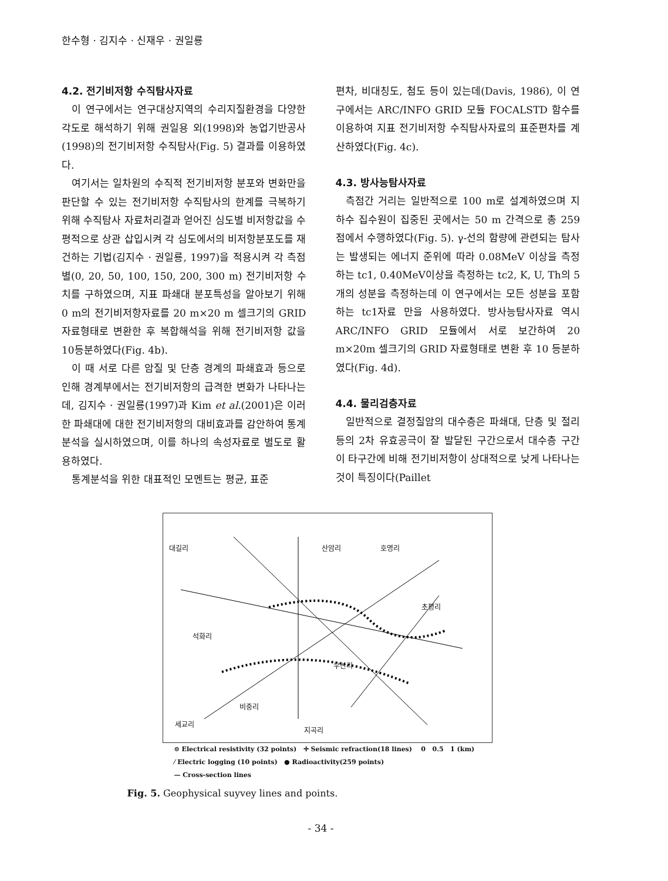한수형 · 김지수 · 신재우 · 권일룡
4.2. 전기비저항 수직탐사자료
이 연구에서는 연구대상지역의 수리지질환경을 다양한 각도로 해석하기 위해 권일용 외(1998)와 농업기반공사(1998)의 전기비저항 수직탐사(Fig. 5) 결과를 이용하였다.
여기서는 일차원의 수직적 전기비저항 분포와 변화만을 판단할 수 있는 전기비저항 수직탐사의 한계를 극복하기 위해 수직탐사 자료처리결과 얻어진 심도별 비저항값을 수평적으로 상관 삽입시켜 각 심도에서의 비저항분포도를 재건하는 기법(김지수 · 권일룡, 1997)을 적용시켜 각 측점별(0, 20, 50, 100, 150, 200, 300 m) 전기비저항 수치를 구하였으며, 지표 파쇄대 분포특성을 알아보기 위해 0 m의 전기비저항자료를 20 m×20 m 셀크기의 GRID 자료형태로 변환한 후 복합해석을 위해 전기비저항 값을 10등분하였다(Fig. 4b).
이 때 서로 다른 암질 및 단층 경계의 파쇄효과 등으로 인해 경계부에서는 전기비저항의 급격한 변화가 나타나는데, 김지수 · 권일룡(1997)과 Kim et al.(2001)은 이러한 파쇄대에 대한 전기비저항의 대비효과를 감안하여 통계분석을 실시하였으며, 이를 하나의 속성자료로 별도로 활용하였다.
통계분석을 위한 대표적인 모멘트는 평균, 표준
편차, 비대칭도, 첨도 등이 있는데(Davis, 1986), 이 연구에서는 ARC/INFO GRID 모듈 FOCALSTD 함수를 이용하여 지표 전기비저항 수직탐사자료의 표준편차를 계산하였다(Fig. 4c).
4.3. 방사능탐사자료
측점간 거리는 일반적으로 100 m로 설계하였으며 지하수 집수원이 집중된 곳에서는 50 m 간격으로 총 259점에서 수행하였다(Fig. 5). γ-선의 함량에 관련되는 탐사는 발생되는 에너지 준위에 따라 0.08MeV 이상을 측정하는 tc1, 0.40MeV이상을 측정하는 tc2, K, U, Th의 5개의 성분을 측정하는데 이 연구에서는 모든 성분을 포함하는 tc1자료 만을 사용하였다. 방사능탐사자료 역시 ARC/INFO GRID 모듈에서 서로 보간하여 20 m×20m 셀크기의 GRID 자료형태로 변환 후 10 등분하였다(Fig. 4d).
4.4. 물리검층자료
일반적으로 결정질암의 대수층은 파쇄대, 단층 및 절리 등의 2차 유효공극이 잘 발달된 구간으로서 대수층 구간이 타구간에 비해 전기비저항이 상대적으로 낮게 나타나는 것이 특징이다(Paillet
대길리 산암리 호명리
초평리
석화리
우산리
비중리
지곡리
세교리
⊙ Electrical resistivity (32 points) ✛ Seismic refraction(18 lines) 0 0.5 1 (km)
⁄ Electric logging (10 points) ● Radioactivity(259 points)
— Cross-section lines
Fig. 5. Geophysical suyvey lines and points.
- 34 -